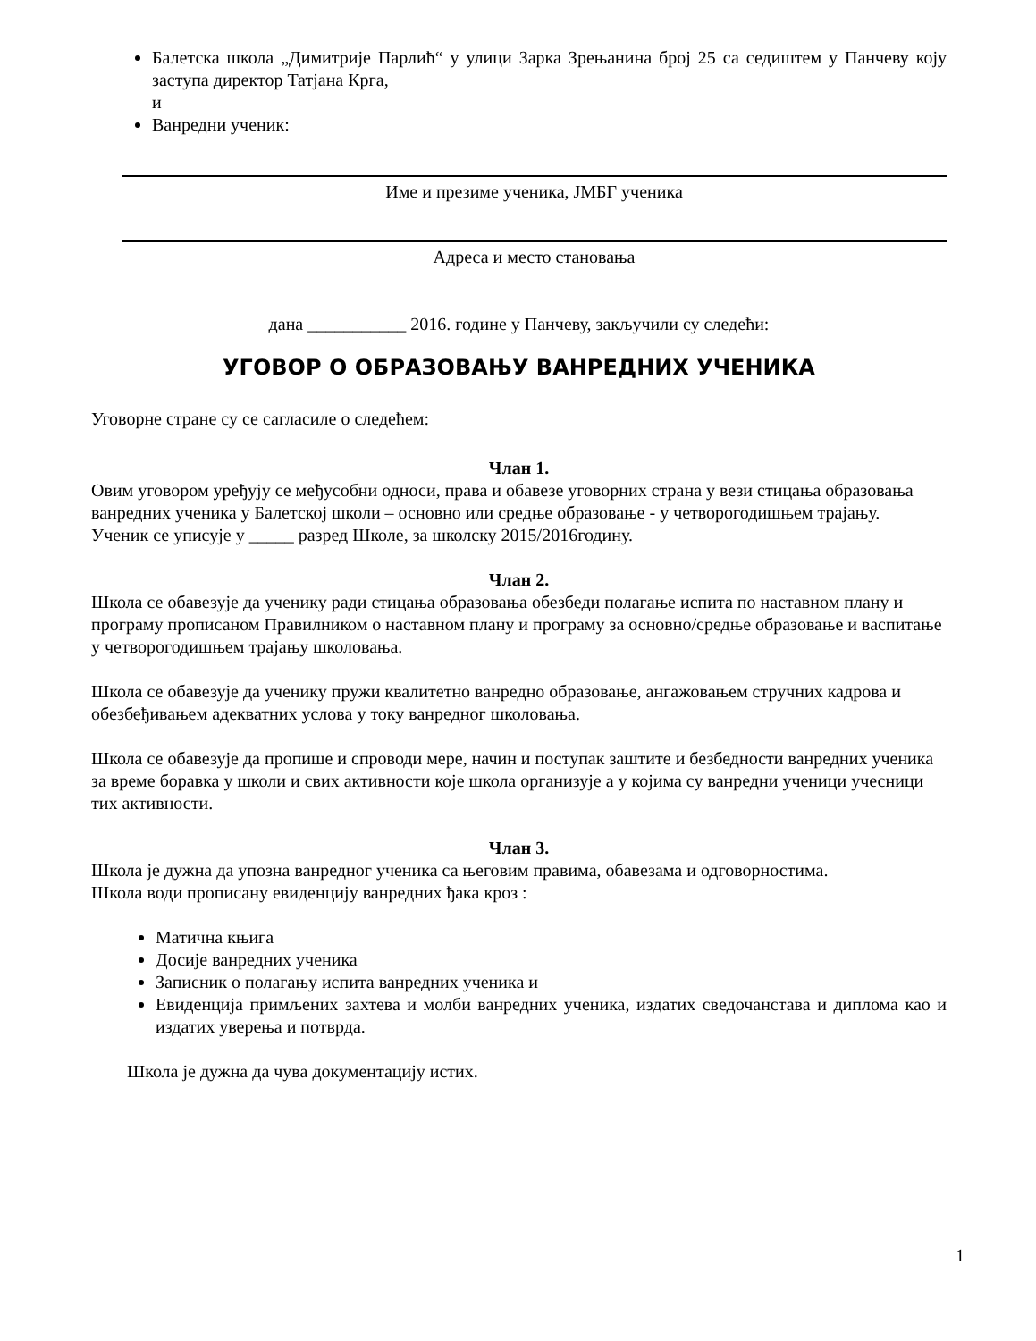Балетска школа „Димитрије Парлић“ у улици Зарка Зрењанина број 25 са седиштем у Панчеву коју заступа директор Татјана Крга,
и
Ванредни ученик:
Име и презиме ученика, ЈМБГ ученика
Адреса и место становања
дана ___________ 2016. године у Панчеву, закључили су следећи:
УГОВОР О ОБРАЗОВАЊУ ВАНРЕДНИХ УЧЕНИКА
Уговорне стране су се сагласиле о следећем:
Члан 1.
Овим уговором уређују се међусобни односи, права и обавезе уговорних страна у вези стицања образовања ванредних ученика у Балетској школи – основно или средње образовање - у четворогодишњем трајању.
Ученик се уписује у _____ разред Школе, за школску 2015/2016годину.
Члан 2.
Школа се обавезује да ученику ради стицања образовања обезбеди полагање испита по наставном плану и програму прописаном Правилником о наставном плану и програму за основно/средње образовање и васпитање у четворогодишњем трајању школовања.
Школа се обавезује да ученику пружи квалитетно ванредно образовање, ангажовањем стручних кадрова и обезбеђивањем адекватних услова у току ванредног школовања.
Школа се обавезује да пропише и спроводи мере, начин и поступак заштите и безбедности ванредних ученика за време боравка у школи и свих активности које школа организује а у којима су ванредни ученици учесници тих активности.
Члан 3.
Школа је дужна да упозна ванредног ученика са његовим правима, обавезама и одговорностима.
Школа води прописану евиденцију ванредних ђака кроз :
Матична књига
Досије ванредних ученика
Записник о полагању испита ванредних ученика и
Евиденција примљених захтева и молби ванредних ученика, издатих сведочанстава и диплома као и издатих уверења и потврда.
Школа је дужна да чува документацију истих.
1